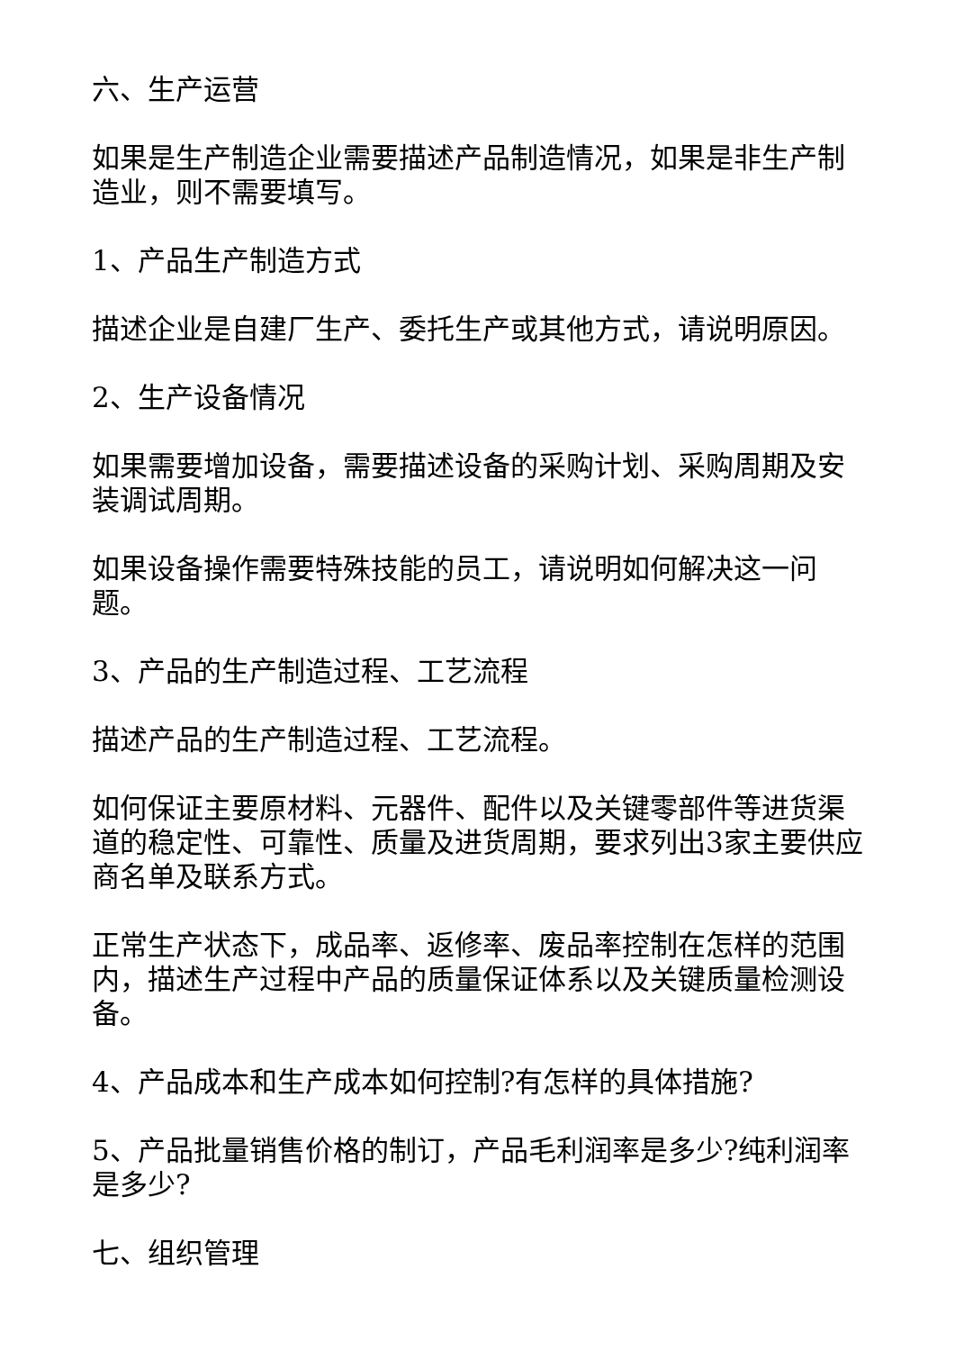六、生产运营
如果是生产制造企业需要描述产品制造情况，如果是非生产制造业，则不需要填写。
1、产品生产制造方式
描述企业是自建厂生产、委托生产或其他方式，请说明原因。
2、生产设备情况
如果需要增加设备，需要描述设备的采购计划、采购周期及安装调试周期。
如果设备操作需要特殊技能的员工，请说明如何解决这一问题。
3、产品的生产制造过程、工艺流程
描述产品的生产制造过程、工艺流程。
如何保证主要原材料、元器件、配件以及关键零部件等进货渠道的稳定性、可靠性、质量及进货周期，要求列出3家主要供应商名单及联系方式。
正常生产状态下，成品率、返修率、废品率控制在怎样的范围内，描述生产过程中产品的质量保证体系以及关键质量检测设备。
4、产品成本和生产成本如何控制?有怎样的具体措施?
5、产品批量销售价格的制订，产品毛利润率是多少?纯利润率是多少?
七、组织管理